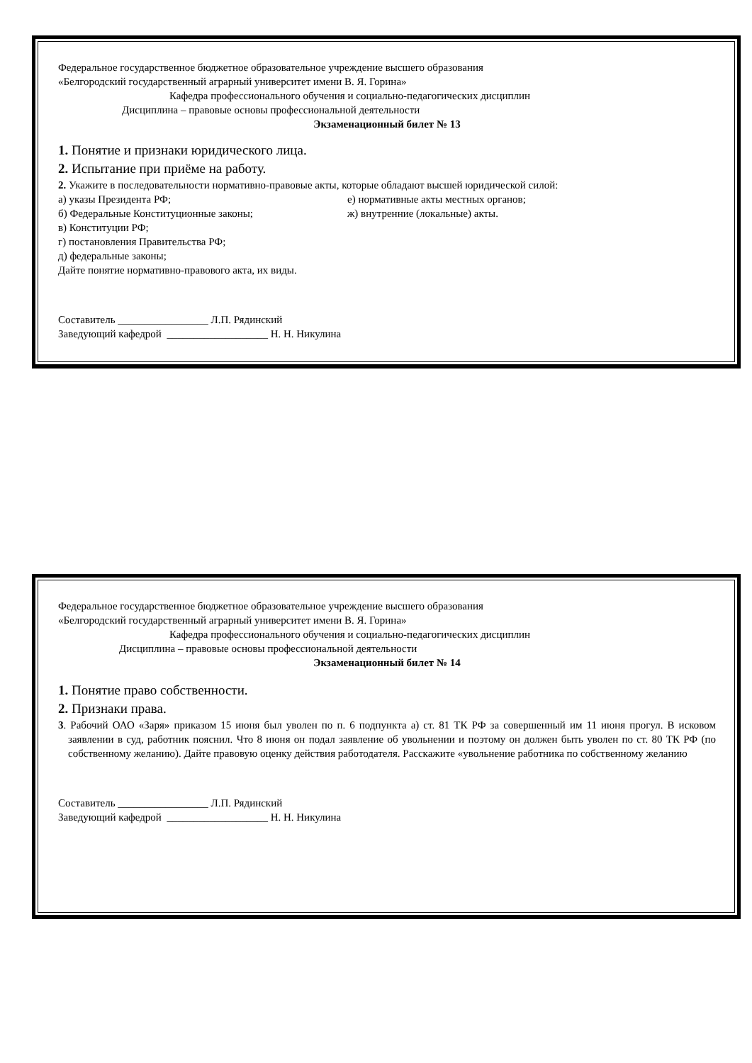Федеральное государственное бюджетное образовательное учреждение высшего образования
«Белгородский государственный аграрный университет имени В. Я. Горина»
Кафедра профессионального обучения и социально-педагогических дисциплин
Дисциплина – правовые основы профессиональной деятельности
Экзаменационный билет № 13
1. Понятие и признаки юридического лица.
2. Испытание при приёме на работу.
2. Укажите в последовательности нормативно-правовые акты, которые обладают высшей юридической силой:
а) указы Президента РФ; е) нормативные акты местных органов;
б) Федеральные Конституционные законы; ж) внутренние (локальные) акты.
в) Конституции РФ;
г) постановления Правительства РФ;
д) федеральные законы;
Дайте понятие нормативно-правового акта, их виды.
Составитель _________________ Л.П. Рядинский
Заведующий кафедрой ___________________ Н. Н. Никулина
Федеральное государственное бюджетное образовательное учреждение высшего образования
«Белгородский государственный аграрный университет имени В. Я. Горина»
Кафедра профессионального обучения и социально-педагогических дисциплин
Дисциплина – правовые основы профессиональной деятельности
Экзаменационный билет № 14
1. Понятие право собственности.
2. Признаки права.
3. Рабочий ОАО «Заря» приказом 15 июня был уволен по п. 6 подпункта а) ст. 81 ТК РФ за совершенный им 11 июня прогул. В исковом заявлении в суд, работник пояснил. Что 8 июня он подал заявление об увольнении и поэтому он должен быть уволен по ст. 80 ТК РФ (по собственному желанию). Дайте правовую оценку действия работодателя. Расскажите «увольнение работника по собственному желанию
Составитель _________________ Л.П. Рядинский
Заведующий кафедрой ___________________ Н. Н. Никулина